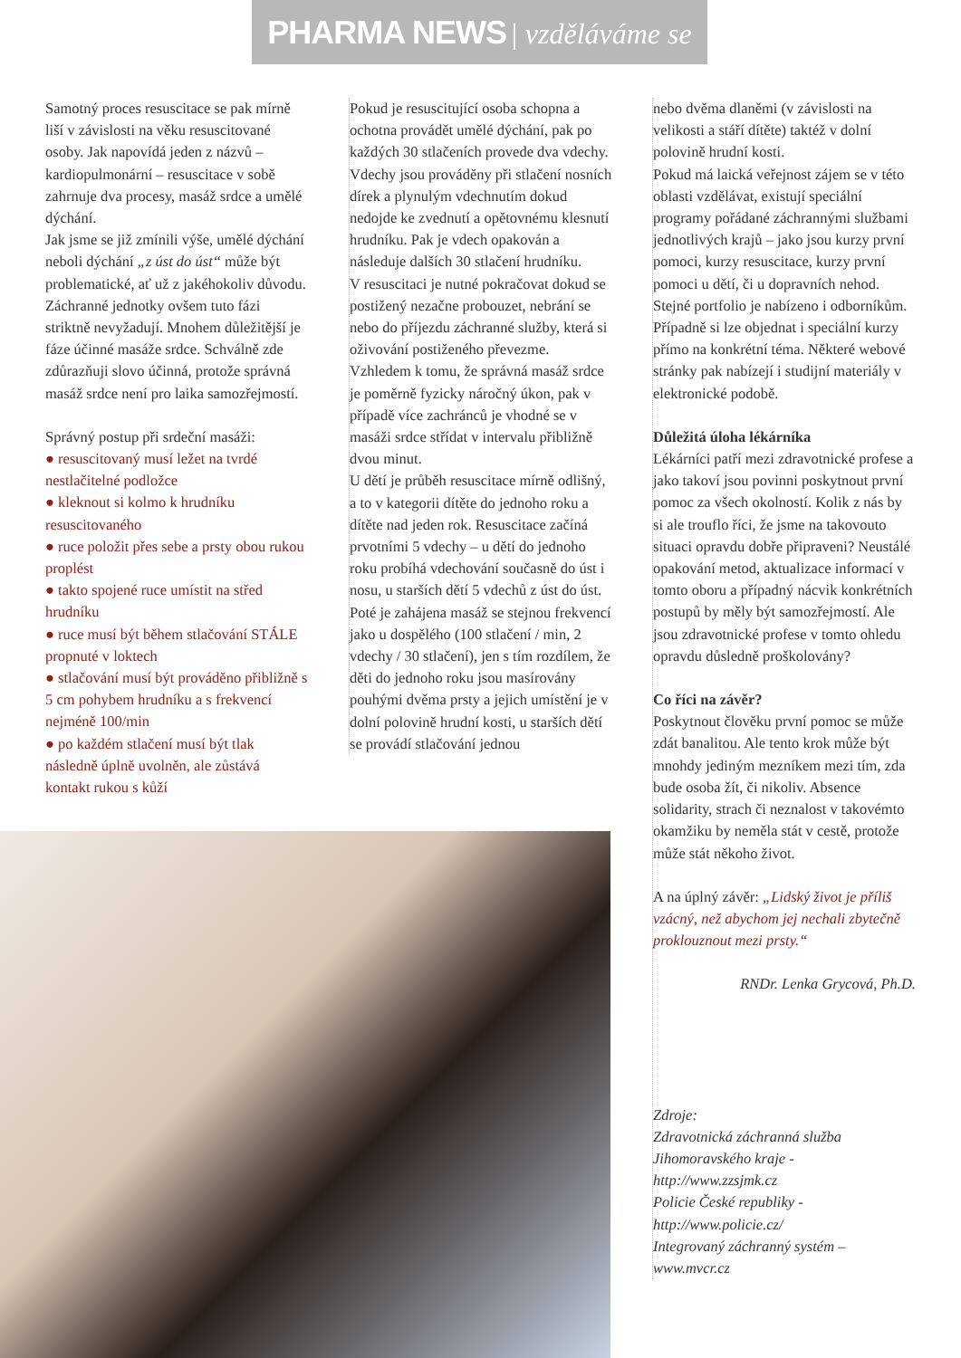PHARMA NEWS | vzděláváme se
Samotný proces resuscitace se pak mírně liší v závislosti na věku resuscitované osoby. Jak napovídá jeden z názvů – kardiopulmonární – resuscitace v sobě zahrnuje dva procesy, masáž srdce a umělé dýchání.
Jak jsme se již zmínili výše, umělé dýchání neboli dýchání „z úst do úst“ může být problematické, ať už z jakéhokoliv důvodu. Záchranné jednotky ovšem tuto fázi striktně nevyžadují. Mnohem důležitější je fáze účinné masáže srdce. Schválně zde zdůrazňuji slovo účinná, protože správná masáž srdce není pro laika samozřejmostí.
Správný postup při srdeční masáži:
● resuscitovaný musí ležet na tvrdé nestlačitelné podložce
● kleknout si kolmo k hrudníku resuscitovaného
● ruce položit přes sebe a prsty obou rukou proplést
● takto spojené ruce umístit na střed hrudníku
● ruce musí být během stlačování STÁLE propnuté v loktech
● stlačování musí být prováděno přibližně s 5 cm pohybem hrudníku a s frekvencí nejméně 100/min
● po každém stlačení musí být tlak následně úplně uvolněn, ale zůstává kontakt rukou s kůží
Pokud je resuscitující osoba schopna a ochotna provádět umělé dýchání, pak po každých 30 stlačeních provede dva vdechy. Vdechy jsou prováděny při stlačení nosních dírek a plynulým vdechnutím dokud nedojde ke zvednutí a opětovnému klesnutí hrudníku. Pak je vdech opakován a následuje dalších 30 stlačení hrudníku.
V resuscitaci je nutné pokračovat dokud se postižený nezačne probouzet, nebrání se nebo do příjezdu záchranné služby, která si oživování postiženého převezme. Vzhledem k tomu, že správná masáž srdce je poměrně fyzicky náročný úkon, pak v případě více zachránců je vhodné se v masáži srdce střídat v intervalu přibližně dvou minut.
U dětí je průběh resuscitace mírně odlišný, a to v kategorii dítěte do jednoho roku a dítěte nad jeden rok. Resuscitace začíná prvotními 5 vdechy – u dětí do jednoho roku probíhá vdechování současně do úst i nosu, u starších dětí 5 vdechů z úst do úst. Poté je zahájena masáž se stejnou frekvencí jako u dospělého (100 stlačení / min, 2 vdechy / 30 stlačení), jen s tím rozdílem, že děti do jednoho roku jsou masírovány pouhými dvěma prsty a jejich umístění je v dolní polovině hrudní kosti, u starších dětí se provádí stlačování jednou
nebo dvěma dlaněmi (v závislosti na velikosti a stáří dítěte) taktéž v dolní polovině hrudní kosti.
Pokud má laická veřejnost zájem se v této oblasti vzdělávat, existují speciální programy pořádané záchrannými službami jednotlivých krajů – jako jsou kurzy první pomoci, kurzy resuscitace, kurzy první pomoci u dětí, či u dopravních nehod. Stejné portfolio je nabízeno i odborníkům. Případně si lze objednat i speciální kurzy přímo na konkrétní téma. Některé webové stránky pak nabízejí i studijní materiály v elektronické podobě.
Důležitá úloha lékárníka
Lékárníci patří mezi zdravotnické profese a jako takoví jsou povinni poskytnout první pomoc za všech okolností. Kolik z nás by si ale trouflo říci, že jsme na takovouto situaci opravdu dobře připraveni? Neustálé opakování metod, aktualizace informací v tomto oboru a případný nácvik konkrétních postupů by měly být samozřejmostí. Ale jsou zdravotnické profese v tomto ohledu opravdu důsledně proškolovány?
Co říci na závěr?
Poskytnout člověku první pomoc se může zdát banalitou. Ale tento krok může být mnohdy jediným mezníkem mezi tím, zda bude osoba žít, či nikoliv. Absence solidarity, strach či neznalost v takovémto okamžiku by neměla stát v cestě, protože může stát někoho život.
A na úplný závěr: „Lidský život je příliš vzácný, než abychom jej nechali zbytečně proklouznout mezi prsty.“
RNDr. Lenka Grycová, Ph.D.
Zdroje:
Zdravotnická záchranná služba Jihomoravského kraje - http://www.zzsjmk.cz
Policie České republiky - http://www.policie.cz/
Integrovaný záchranný systém – www.mvcr.cz